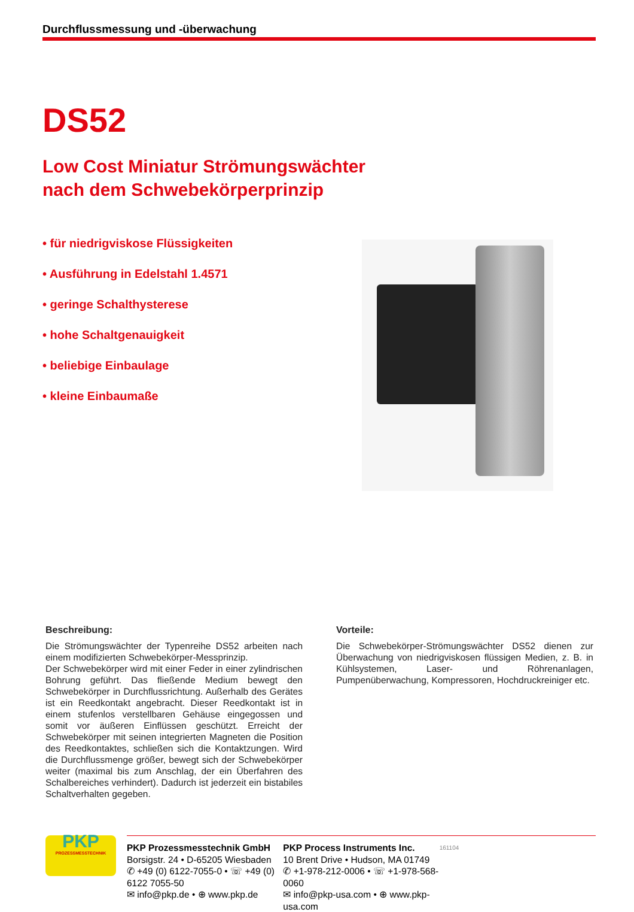Durchflussmessung und -überwachung
DS52
Low Cost Miniatur Strömungswächter
nach dem Schwebekörperprinzip
• für niedrigviskose Flüssigkeiten
• Ausführung in Edelstahl 1.4571
• geringe Schalthysterese
• hohe Schaltgenauigkeit
• beliebige Einbaulage
• kleine Einbaumaße
Beschreibung:
Die Strömungswächter der Typenreihe DS52 arbeiten nach einem modifizierten Schwebekörper-Messprinzip.
Der Schwebekörper wird mit einer Feder in einer zylindrischen Bohrung geführt. Das fließende Medium bewegt den Schwebekörper in Durchflussrichtung. Außerhalb des Gerätes ist ein Reedkontakt angebracht. Dieser Reedkontakt ist in einem stufenlos verstellbaren Gehäuse eingegossen und somit vor äußeren Einflüssen geschützt. Erreicht der Schwebekörper mit seinen integrierten Magneten die Position des Reedkontaktes, schließen sich die Kontaktzungen. Wird die Durchflussmenge größer, bewegt sich der Schwebekörper weiter (maximal bis zum Anschlag, der ein Überfahren des Schalbereiches verhindert). Dadurch ist jederzeit ein bistabiles Schaltverhalten gegeben.
Vorteile:
Die Schwebekörper-Strömungswächter DS52 dienen zur Überwachung von niedrigviskosen flüssigen Medien, z. B. in Kühlsystemen, Laser- und Röhrenanlagen, Pumpenüberwachung, Kompressoren, Hochdruckreiniger etc.
PKP
PROZESSMESSTECHNIK
PKP Prozessmesstechnik GmbH
Borsigstr. 24 • D-65205 Wiesbaden
✆ +49 (0) 6122-7055-0 • ☏ +49 (0) 6122 7055-50
✉ info@pkp.de • ⊕ www.pkp.de
PKP Process Instruments Inc.
10 Brent Drive • Hudson, MA 01749
✆ +1-978-212-0006 • ☏ +1-978-568-0060
✉ info@pkp-usa.com • ⊕ www.pkp-usa.com
161104